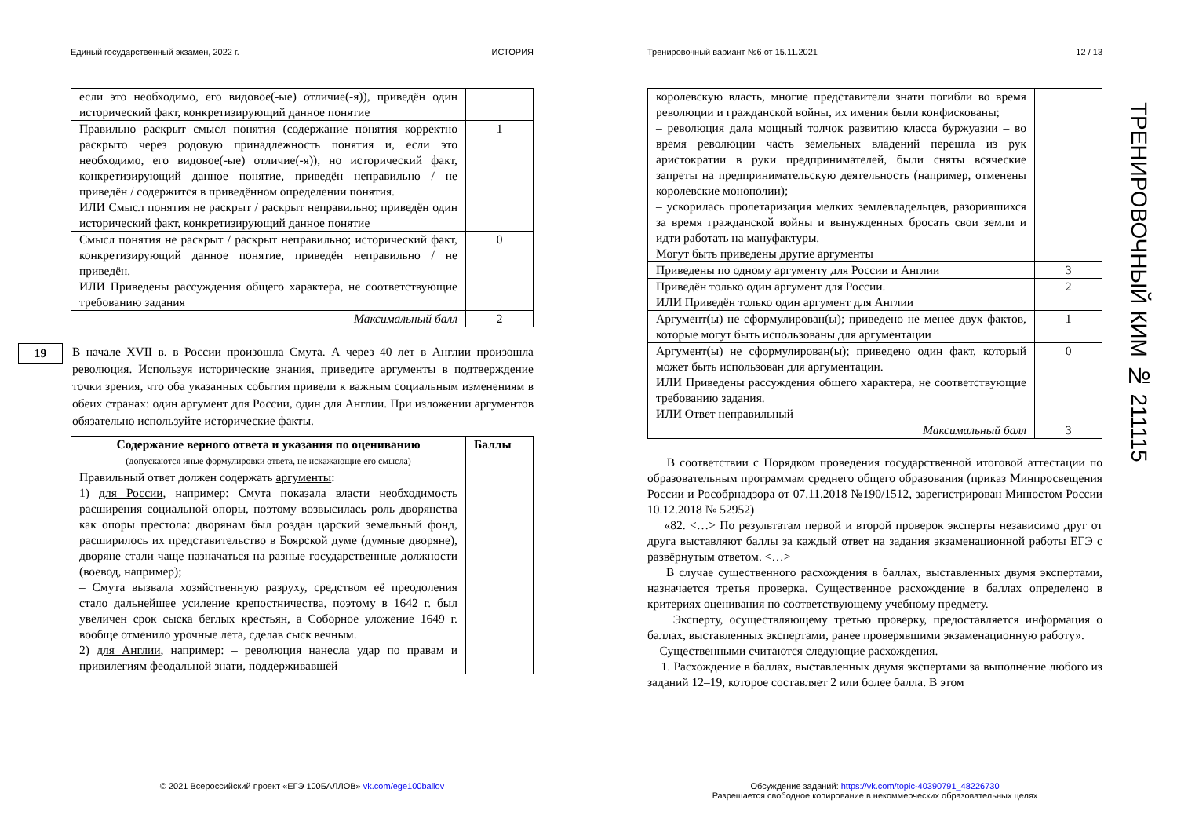Единый государственный экзамен, 2022 г. ИСТОРИЯ
| если это необходимо, его видовое(-ые) отличие(-я)), приведён один исторический факт, конкретизирующий данное понятие | |
| Правильно раскрыт смысл понятия (содержание понятия корректно раскрыто через родовую принадлежность понятия и, если это необходимо, его видовое(-ые) отличие(-я)), но исторический факт, конкретизирующий данное понятие, приведён неправильно / не приведён / содержится в приведённом определении понятия. ИЛИ Смысл понятия не раскрыт / раскрыт неправильно; приведён один исторический факт, конкретизирующий данное понятие | 1 |
| Смысл понятия не раскрыт / раскрыт неправильно; исторический факт, конкретизирующий данное понятие, приведён неправильно / не приведён. ИЛИ Приведены рассуждения общего характера, не соответствующие требованию задания | 0 |
| Максимальный балл | 2 |
19
В начале XVII в. в России произошла Смута. А через 40 лет в Англии произошла революция. Используя исторические знания, приведите аргументы в подтверждение точки зрения, что оба указанных события привели к важным социальным изменениям в обеих странах: один аргумент для России, один для Англии. При изложении аргументов обязательно используйте исторические факты.
| Содержание верного ответа и указания по оцениванию (допускаются иные формулировки ответа, не искажающие его смысла) | Баллы |
| --- | --- |
| Правильный ответ должен содержать аргументы : 1) для России , например: Смута показала власти необходимость расширения социальной опоры, поэтому возвысилась роль дворянства как опоры престола: дворянам был роздан царский земельный фонд, расширилось их представительство в Боярской думе (думные дворяне), дворяне стали чаще назначаться на разные государственные должности (воевод, например); – Смута вызвала хозяйственную разруху, средством её преодоления стало дальнейшее усиление крепостничества, поэтому в 1642 г. был увеличен срок сыска беглых крестьян, а Соборное уложение 1649 г. вообще отменило урочные лета, сделав сыск вечным. 2) для Англии , например: – революция нанесла удар по правам и привилегиям феодальной знати, поддерживавшей | |
Тренировочный вариант №6 от 15.11.2021 12 / 13
| королевскую власть, многие представители знати погибли во время революции и гражданской войны, их имения были конфискованы; – революция дала мощный толчок развитию класса буржуазии – во время революции часть земельных владений перешла из рук аристократии в руки предпринимателей, были сняты всяческие запреты на предпринимательскую деятельность (например, отменены королевские монополии); – ускорилась пролетаризация мелких землевладельцев, разорившихся за время гражданской войны и вынужденных бросать свои земли и идти работать на мануфактуры. Могут быть приведены другие аргументы | |
| Приведены по одному аргументу для России и Англии | 3 |
| Приведён только один аргумент для России. ИЛИ Приведён только один аргумент для Англии | 2 |
| Аргумент(ы) не сформулирован(ы); приведено не менее двух фактов, которые могут быть использованы для аргументации | 1 |
| Аргумент(ы) не сформулирован(ы); приведено один факт, который может быть использован для аргументации. ИЛИ Приведены рассуждения общего характера, не соответствующие требованию задания. ИЛИ Ответ неправильный | 0 |
| Максимальный балл | 3 |
В соответствии с Порядком проведения государственной итоговой аттестации по образовательным программам среднего общего образования (приказ Минпросвещения России и Рособрнадзора от 07.11.2018 №190/1512, зарегистрирован Минюстом России 10.12.2018 № 52952)
«82. <…> По результатам первой и второй проверок эксперты независимо друг от друга выставляют баллы за каждый ответ на задания экзаменационной работы ЕГЭ с развёрнутым ответом. <…>
В случае существенного расхождения в баллах, выставленных двумя экспертами, назначается третья проверка. Существенное расхождение в баллах определено в критериях оценивания по соответствующему учебному предмету.
Эксперту, осуществляющему третью проверку, предоставляется информация о баллах, выставленных экспертами, ранее проверявшими экзаменационную работу».
Существенными считаются следующие расхождения.
1. Расхождение в баллах, выставленных двумя экспертами за выполнение любого из заданий 12–19, которое составляет 2 или более балла. В этом
© 2021 Всероссийский проект «ЕГЭ 100БАЛЛОВ» vk.com/ege100ballov
Обсуждение заданий: https://vk.com/topic-40390791_48226730
Разрешается свободное копирование в некоммерческих образовательных целях
ТРЕНИРОВОЧНЫЙ КИМ № 211115